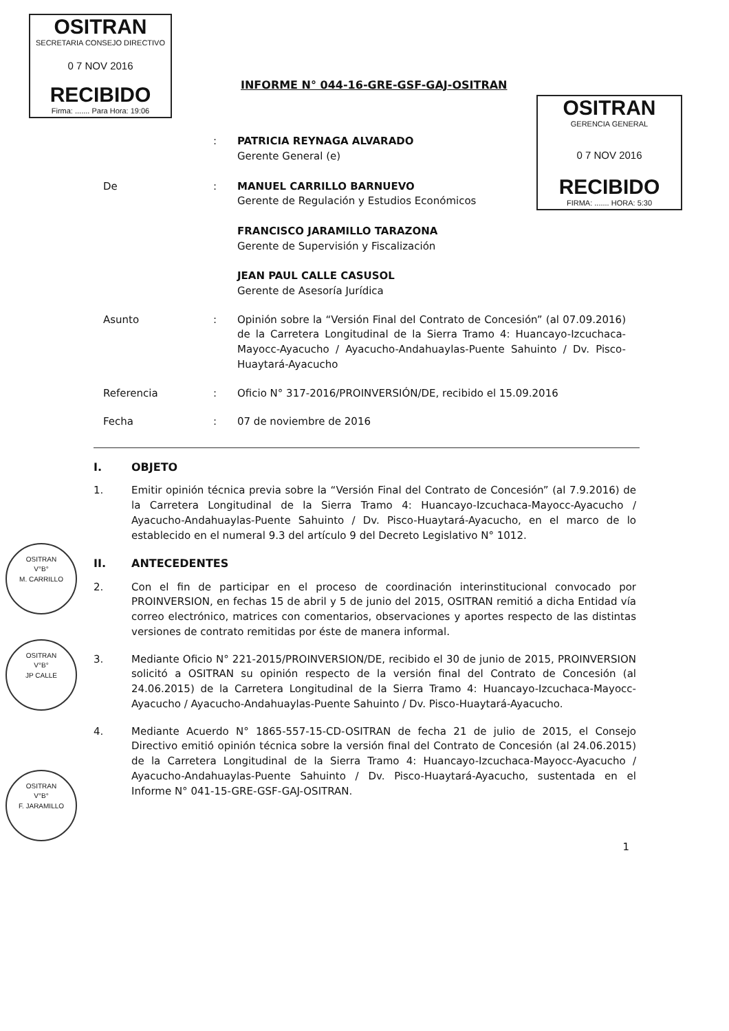OSITRAN
SECRETARIA CONSEJO DIRECTIVO
0 7 NOV 2016
RECIBIDO
Firma: ....... Para Hora: 19:06
OSITRAN
GERENCIA GENERAL
0 7 NOV 2016
RECIBIDO
FIRMA: ....... HORA: 5:30
INFORME N° 044-16-GRE-GSF-GAJ-OSITRAN
: PATRICIA REYNAGA ALVARADO
Gerente General (e)
De : MANUEL CARRILLO BARNUEVO
Gerente de Regulación y Estudios Económicos
FRANCISCO JARAMILLO TARAZONA
Gerente de Supervisión y Fiscalización
JEAN PAUL CALLE CASUSOL
Gerente de Asesoría Jurídica
Asunto : Opinión sobre la “Versión Final del Contrato de Concesión” (al 07.09.2016) de la Carretera Longitudinal de la Sierra Tramo 4: Huancayo-Izcuchaca-Mayocc-Ayacucho / Ayacucho-Andahuaylas-Puente Sahuinto / Dv. Pisco-Huaytará-Ayacucho
Referencia : Oficio N° 317-2016/PROINVERSIÓN/DE, recibido el 15.09.2016
Fecha : 07 de noviembre de 2016
I. OBJETO
1. Emitir opinión técnica previa sobre la “Versión Final del Contrato de Concesión” (al 7.9.2016) de la Carretera Longitudinal de la Sierra Tramo 4: Huancayo-Izcuchaca-Mayocc-Ayacucho / Ayacucho-Andahuaylas-Puente Sahuinto / Dv. Pisco-Huaytará-Ayacucho, en el marco de lo establecido en el numeral 9.3 del artículo 9 del Decreto Legislativo N° 1012.
II. ANTECEDENTES
2. Con el fin de participar en el proceso de coordinación interinstitucional convocado por PROINVERSION, en fechas 15 de abril y 5 de junio del 2015, OSITRAN remitió a dicha Entidad vía correo electrónico, matrices con comentarios, observaciones y aportes respecto de las distintas versiones de contrato remitidas por éste de manera informal.
3. Mediante Oficio N° 221-2015/PROINVERSION/DE, recibido el 30 de junio de 2015, PROINVERSION solicitó a OSITRAN su opinión respecto de la versión final del Contrato de Concesión (al 24.06.2015) de la Carretera Longitudinal de la Sierra Tramo 4: Huancayo-Izcuchaca-Mayocc-Ayacucho / Ayacucho-Andahuaylas-Puente Sahuinto / Dv. Pisco-Huaytará-Ayacucho.
4. Mediante Acuerdo N° 1865-557-15-CD-OSITRAN de fecha 21 de julio de 2015, el Consejo Directivo emitió opinión técnica sobre la versión final del Contrato de Concesión (al 24.06.2015) de la Carretera Longitudinal de la Sierra Tramo 4: Huancayo-Izcuchaca-Mayocc-Ayacucho / Ayacucho-Andahuaylas-Puente Sahuinto / Dv. Pisco-Huaytará-Ayacucho, sustentada en el Informe N° 041-15-GRE-GSF-GAJ-OSITRAN.
1
OSITRAN
V°B°
M. CARRILLO
OSITRAN
V°B°
JP CALLE
OSITRAN
V°B°
F. JARAMILLO